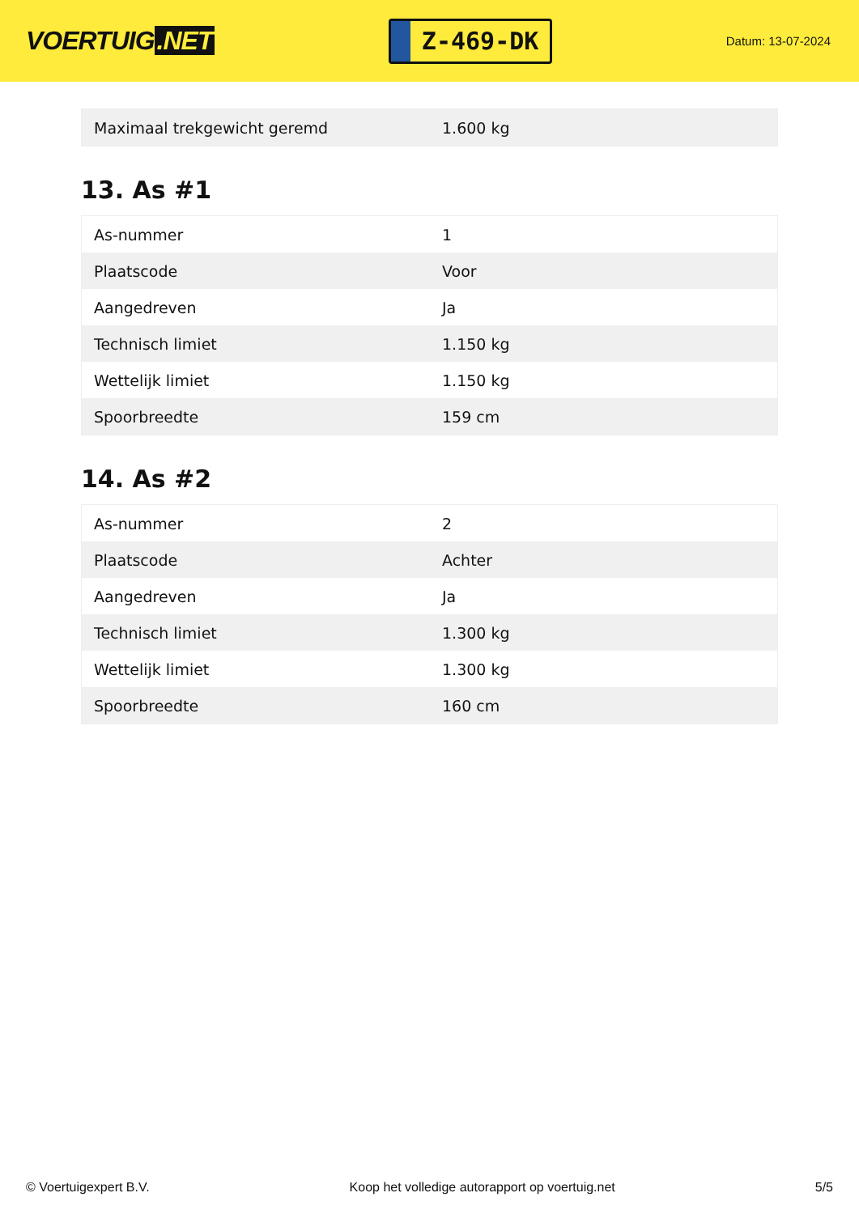VOERTUIG.NET
Z-469-DK
Datum: 13-07-2024
| Maximaal trekgewicht geremd | 1.600 kg |
13. As #1
| As-nummer | 1 |
| Plaatscode | Voor |
| Aangedreven | Ja |
| Technisch limiet | 1.150 kg |
| Wettelijk limiet | 1.150 kg |
| Spoorbreedte | 159 cm |
14. As #2
| As-nummer | 2 |
| Plaatscode | Achter |
| Aangedreven | Ja |
| Technisch limiet | 1.300 kg |
| Wettelijk limiet | 1.300 kg |
| Spoorbreedte | 160 cm |
© Voertuigexpert B.V. Koop het volledige autorapport op voertuig.net 5/5